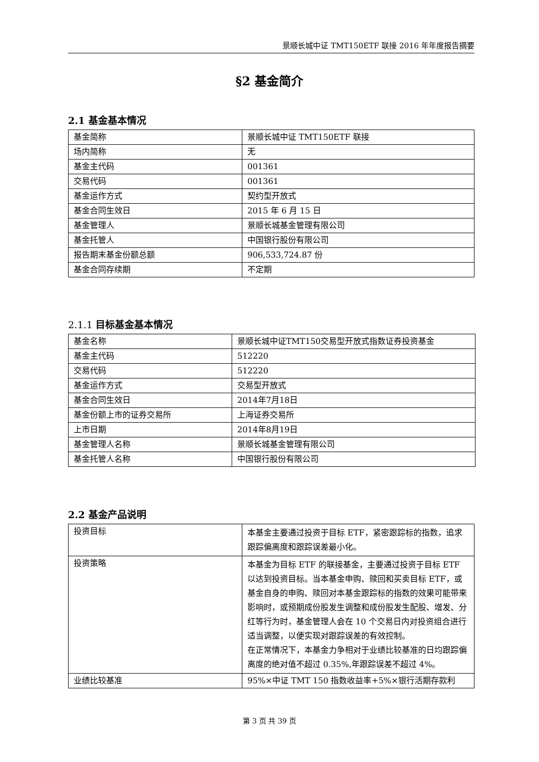景顺长城中证 TMT150ETF 联接 2016 年年度报告摘要
§2 基金简介
2.1 基金基本情况
| 基金简称 | 景顺长城中证 TMT150ETF 联接 |
| 场内简称 | 无 |
| 基金主代码 | 001361 |
| 交易代码 | 001361 |
| 基金运作方式 | 契约型开放式 |
| 基金合同生效日 | 2015 年 6 月 15 日 |
| 基金管理人 | 景顺长城基金管理有限公司 |
| 基金托管人 | 中国银行股份有限公司 |
| 报告期末基金份额总额 | 906,533,724.87 份 |
| 基金合同存续期 | 不定期 |
2.1.1 目标基金基本情况
| 基金名称 | 景顺长城中证TMT150交易型开放式指数证券投资基金 |
| 基金主代码 | 512220 |
| 交易代码 | 512220 |
| 基金运作方式 | 交易型开放式 |
| 基金合同生效日 | 2014年7月18日 |
| 基金份额上市的证券交易所 | 上海证券交易所 |
| 上市日期 | 2014年8月19日 |
| 基金管理人名称 | 景顺长城基金管理有限公司 |
| 基金托管人名称 | 中国银行股份有限公司 |
2.2 基金产品说明
| 投资目标 | 本基金主要通过投资于目标 ETF，紧密跟踪标的指数，追求跟踪偏离度和跟踪误差最小化。 |
| 投资策略 | 本基金为目标 ETF 的联接基金，主要通过投资于目标 ETF 以达到投资目标。当本基金申购、赎回和买卖目标 ETF，或基金自身的申购、赎回对本基金跟踪标的指数的效果可能带来影响时，或预期成份股发生调整和成份股发生配股、增发、分红等行为时，基金管理人会在 10 个交易日内对投资组合进行适当调整，以便实现对跟踪误差的有效控制。 在正常情况下，本基金力争相对于业绩比较基准的日均跟踪偏离度的绝对值不超过 0.35%,年跟踪误差不超过 4%。 |
| 业绩比较基准 | 95%×中证 TMT 150 指数收益率+5%×银行活期存款利 |
第 3 页 共 39 页